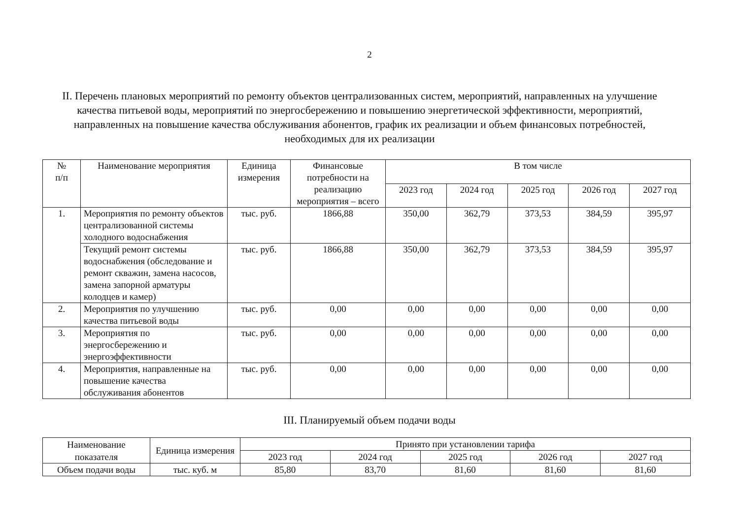2
II. Перечень плановых мероприятий по ремонту объектов централизованных систем, мероприятий, направленных на улучшение качества питьевой воды, мероприятий по энергосбережению и повышению энергетической эффективности, мероприятий, направленных на повышение качества обслуживания абонентов, график их реализации и объем финансовых потребностей, необходимых для их реализации
| № п/п | Наименование мероприятия | Единица измерения | Финансовые потребности на реализацию мероприятия – всего | В том числе | | | | |
| --- | --- | --- | --- | --- | --- | --- | --- | --- |
| | | | | 2023 год | 2024 год | 2025 год | 2026 год | 2027 год |
| 1. | Мероприятия по ремонту объектов централизованной системы холодного водоснабжения | тыс. руб. | 1866,88 | 350,00 | 362,79 | 373,53 | 384,59 | 395,97 |
| | Текущий ремонт системы водоснабжения (обследование и ремонт скважин, замена насосов, замена запорной арматуры колодцев и камер) | тыс. руб. | 1866,88 | 350,00 | 362,79 | 373,53 | 384,59 | 395,97 |
| 2. | Мероприятия по улучшению качества питьевой воды | тыс. руб. | 0,00 | 0,00 | 0,00 | 0,00 | 0,00 | 0,00 |
| 3. | Мероприятия по энергосбережению и энергоэффективности | тыс. руб. | 0,00 | 0,00 | 0,00 | 0,00 | 0,00 | 0,00 |
| 4. | Мероприятия, направленные на повышение качества обслуживания абонентов | тыс. руб. | 0,00 | 0,00 | 0,00 | 0,00 | 0,00 | 0,00 |
III. Планируемый объем подачи воды
| Наименование показателя | Единица измерения | Принято при установлении тарифа | | | | |
| --- | --- | --- | --- | --- | --- | --- |
| | | 2023 год | 2024 год | 2025 год | 2026 год | 2027 год |
| Объем подачи воды | тыс. куб. м | 85,80 | 83,70 | 81,60 | 81,60 | 81,60 |